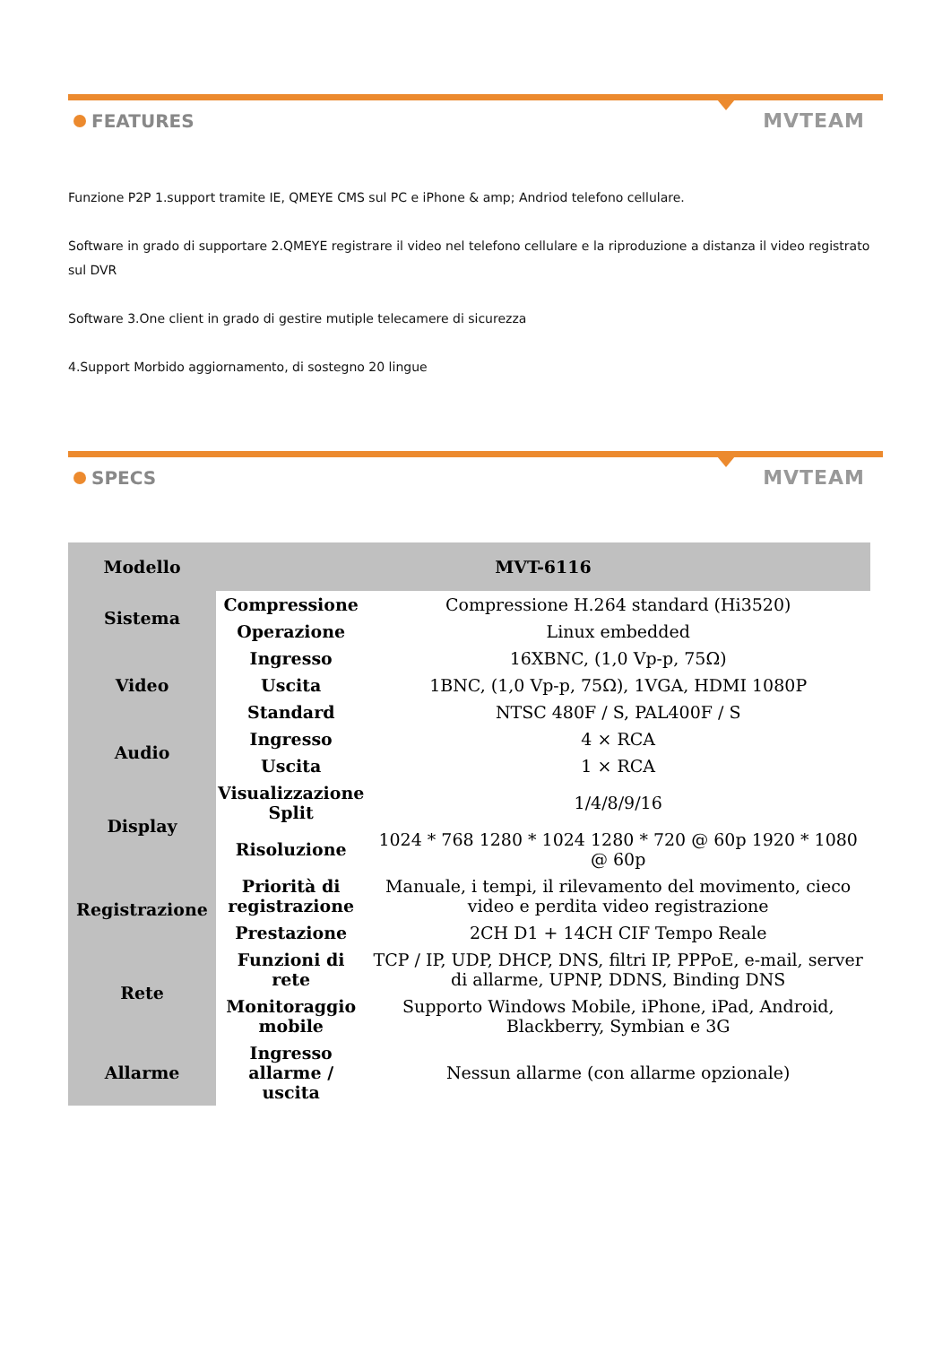FEATURES MVTEAM
Funzione P2P 1.support tramite IE, QMEYE CMS sul PC e iPhone & amp; Andriod telefono cellulare.
Software in grado di supportare 2.QMEYE registrare il video nel telefono cellulare e la riproduzione a distanza il video registrato sul DVR
Software 3.One client in grado di gestire mutiple telecamere di sicurezza
4.Support Morbido aggiornamento, di sostegno 20 lingue
SPECS MVTEAM
| Modello | MVT-6116 | |
| --- | --- | --- |
| Sistema | Compressione | Compressione H.264 standard (Hi3520) |
| | Operazione | Linux embedded |
| Video | Ingresso | 16XBNC, (1,0 Vp-p, 75Ω) |
| | Uscita | 1BNC, (1,0 Vp-p, 75Ω), 1VGA, HDMI 1080P |
| | Standard | NTSC 480F / S, PAL400F / S |
| Audio | Ingresso | 4 × RCA |
| | Uscita | 1 × RCA |
| Display | Visualizzazione Split | 1/4/8/9/16 |
| | Risoluzione | 1024 * 768 1280 * 1024 1280 * 720 @ 60p 1920 * 1080 @ 60p |
| Registrazione | Priorità di registrazione | Manuale, i tempi, il rilevamento del movimento, cieco video e perdita video registrazione |
| | Prestazione | 2CH D1 + 14CH CIF Tempo Reale |
| Rete | Funzioni di rete | TCP / IP, UDP, DHCP, DNS, filtri IP, PPPoE, e-mail, server di allarme, UPNP, DDNS, Binding DNS |
| | Monitoraggio mobile | Supporto Windows Mobile, iPhone, iPad, Android, Blackberry, Symbian e 3G |
| Allarme | Ingresso allarme / uscita | Nessun allarme (con allarme opzionale) |